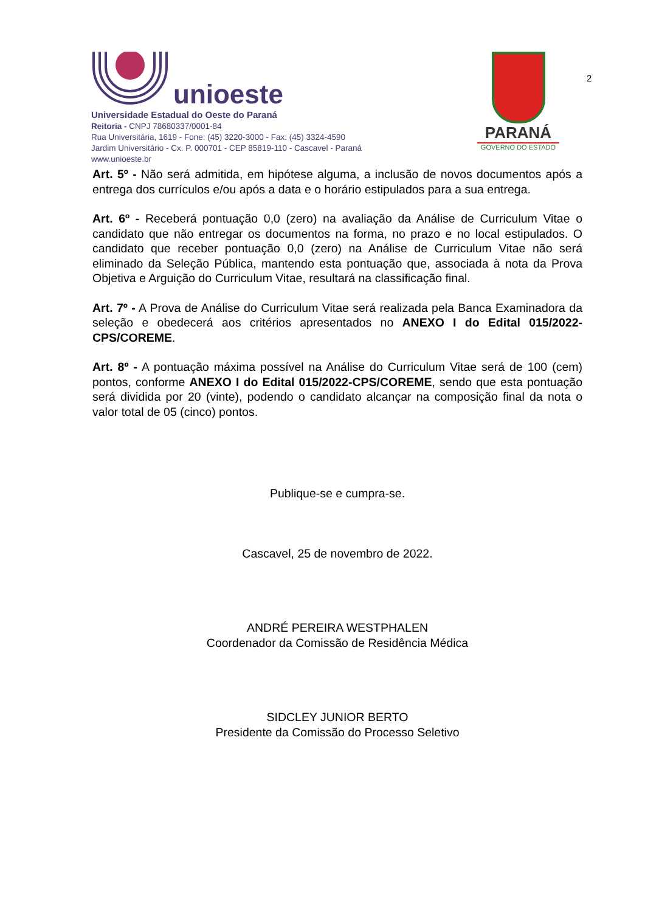unioeste
Universidade Estadual do Oeste do Paraná
Reitoria - CNPJ 78680337/0001-84
Rua Universitária, 1619 - Fone: (45) 3220-3000 - Fax: (45) 3324-4590
Jardim Universitário - Cx. P. 000701 - CEP 85819-110 - Cascavel - Paraná
www.unioeste.br
PARANÁ
GOVERNO DO ESTADO
2
Art. 5º - Não será admitida, em hipótese alguma, a inclusão de novos documentos após a entrega dos currículos e/ou após a data e o horário estipulados para a sua entrega.
Art. 6º - Receberá pontuação 0,0 (zero) na avaliação da Análise de Curriculum Vitae o candidato que não entregar os documentos na forma, no prazo e no local estipulados. O candidato que receber pontuação 0,0 (zero) na Análise de Curriculum Vitae não será eliminado da Seleção Pública, mantendo esta pontuação que, associada à nota da Prova Objetiva e Arguição do Curriculum Vitae, resultará na classificação final.
Art. 7º - A Prova de Análise do Curriculum Vitae será realizada pela Banca Examinadora da seleção e obedecerá aos critérios apresentados no ANEXO I do Edital 015/2022-CPS/COREME.
Art. 8º - A pontuação máxima possível na Análise do Curriculum Vitae será de 100 (cem) pontos, conforme ANEXO I do Edital 015/2022-CPS/COREME, sendo que esta pontuação será dividida por 20 (vinte), podendo o candidato alcançar na composição final da nota o valor total de 05 (cinco) pontos.
Publique-se e cumpra-se.
Cascavel, 25 de novembro de 2022.
ANDRÉ PEREIRA WESTPHALEN
Coordenador da Comissão de Residência Médica
SIDCLEY JUNIOR BERTO
Presidente da Comissão do Processo Seletivo